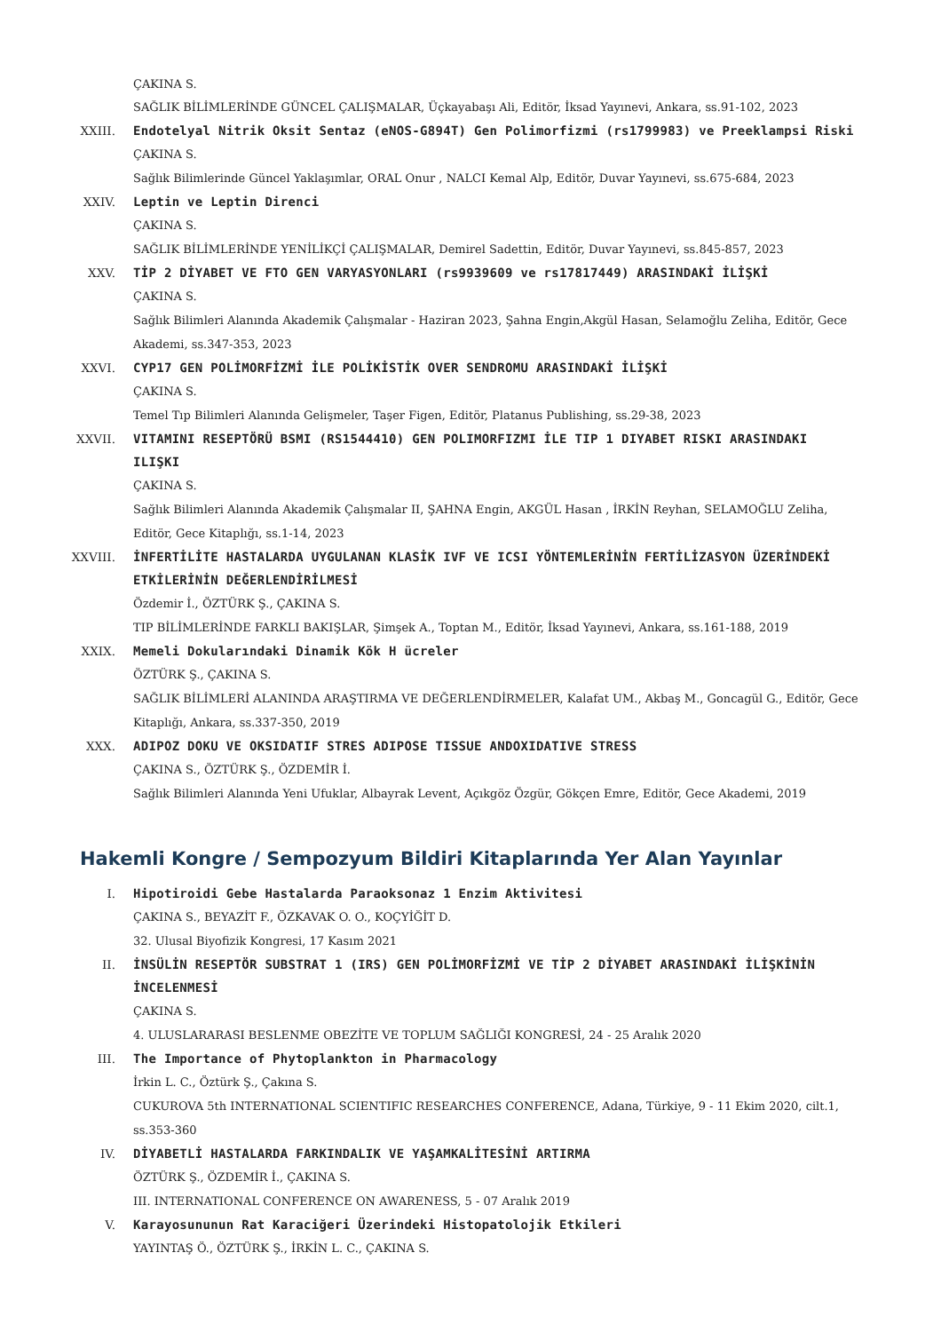ÇAKINA S.
SAĞLIK BİLİMLERİNDE GÜNCEL ÇALIŞMALAR, Üçkayabaşı Ali, Editör, İksad Yayınevi, Ankara, ss.91-102, 2023
XXIII. Endotelyal Nitrik Oksit Sentaz (eNOS-G894T) Gen Polimorfizmi (rs1799983) ve Preeklampsi Riski
ÇAKINA S.
Sağlık Bilimlerinde Güncel Yaklaşımlar, ORAL Onur , NALCI Kemal Alp, Editör, Duvar Yayınevi, ss.675-684, 2023
XXIV. Leptin ve Leptin Direnci
ÇAKINA S.
SAĞLIK BİLİMLERİNDE YENİLİKÇİ ÇALIŞMALAR, Demirel Sadettin, Editör, Duvar Yayınevi, ss.845-857, 2023
XXV. TİP 2 DİYABET VE FTO GEN VARYASYONLARI (rs9939609 ve rs17817449) ARASINDAKİ İLİŞKİ
ÇAKINA S.
Sağlık Bilimleri Alanında Akademik Çalışmalar - Haziran 2023, Şahna Engin,Akgül Hasan, Selamoğlu Zeliha, Editör, Gece Akademi, ss.347-353, 2023
XXVI. CYP17 GEN POLİMORFİZMİ İLE POLİKİSTİK OVER SENDROMU ARASINDAKİ İLİŞKİ
ÇAKINA S.
Temel Tıp Bilimleri Alanında Gelişmeler, Taşer Figen, Editör, Platanus Publishing, ss.29-38, 2023
XXVII. VITAMINI RESEPTÖRÜ BSMI (RS1544410) GEN POLIMORFIZMI İLE TIP 1 DIYABET RISKI ARASINDAKI ILIŞKI
ÇAKINA S.
Sağlık Bilimleri Alanında Akademik Çalışmalar II, ŞAHNA Engin, AKGÜL Hasan , İRKİN Reyhan, SELAMOĞLU Zeliha, Editör, Gece Kitaplığı, ss.1-14, 2023
XXVIII. İNFERTİLİTE HASTALARDA UYGULANAN KLASİK IVF VE ICSI YÖNTEMLERİNİN FERTİLİZASYON ÜZERİNDEKİ ETKİLERİNİN DEĞERLENDİRİLMESİ
Özdemir İ., ÖZTÜRK Ş., ÇAKINA S.
TIP BİLİMLERİNDE FARKLI BAKIŞLAR, Şimşek A., Toptan M., Editör, İksad Yayınevi, Ankara, ss.161-188, 2019
XXIX. Memeli Dokularındaki Dinamik Kök H ücreler
ÖZTÜRK Ş., ÇAKINA S.
SAĞLIK BİLİMLERİ ALANINDA ARAŞTIRMA VE DEĞERLENDİRMELER, Kalafat UM., Akbaş M., Goncagül G., Editör, Gece Kitaplığı, Ankara, ss.337-350, 2019
XXX. ADIPOZ DOKU VE OKSIDATIF STRES ADIPOSE TISSUE ANDOXIDATIVE STRESS
ÇAKINA S., ÖZTÜRK Ş., ÖZDEMİR İ.
Sağlık Bilimleri Alanında Yeni Ufuklar, Albayrak Levent, Açıkgöz Özgür, Gökçen Emre, Editör, Gece Akademi, 2019
Hakemli Kongre / Sempozyum Bildiri Kitaplarında Yer Alan Yayınlar
I. Hipotiroidi Gebe Hastalarda Paraoksonaz 1 Enzim Aktivitesi
ÇAKINA S., BEYAZİT F., ÖZKAVAK O. O., KOÇYİĞİT D.
32. Ulusal Biyofizik Kongresi, 17 Kasım 2021
II. İNSÜLİN RESEPTÖR SUBSTRAT 1 (IRS) GEN POLİMORFİZMİ VE TİP 2 DİYABET ARASINDAKİ İLİŞKİNİN İNCELENMESİ
ÇAKINA S.
4. ULUSLARARASI BESLENME OBEZİTE VE TOPLUM SAĞLIĞI KONGRESİ, 24 - 25 Aralık 2020
III. The Importance of Phytoplankton in Pharmacology
İrkin L. C., Öztürk Ş., Çakına S.
CUKUROVA 5th INTERNATIONAL SCIENTIFIC RESEARCHES CONFERENCE, Adana, Türkiye, 9 - 11 Ekim 2020, cilt.1, ss.353-360
IV. DİYABETLİ HASTALARDA FARKINDALIK VE YAŞAMKALİTESİNİ ARTIRMA
ÖZTÜRK Ş., ÖZDEMİR İ., ÇAKINA S.
III. INTERNATIONAL CONFERENCE ON AWARENESS, 5 - 07 Aralık 2019
V. Karayosununun Rat Karaciğeri Üzerindeki Histopatolojik Etkileri
YAYINTAŞ Ö., ÖZTÜRK Ş., İRKİN L. C., ÇAKINA S.